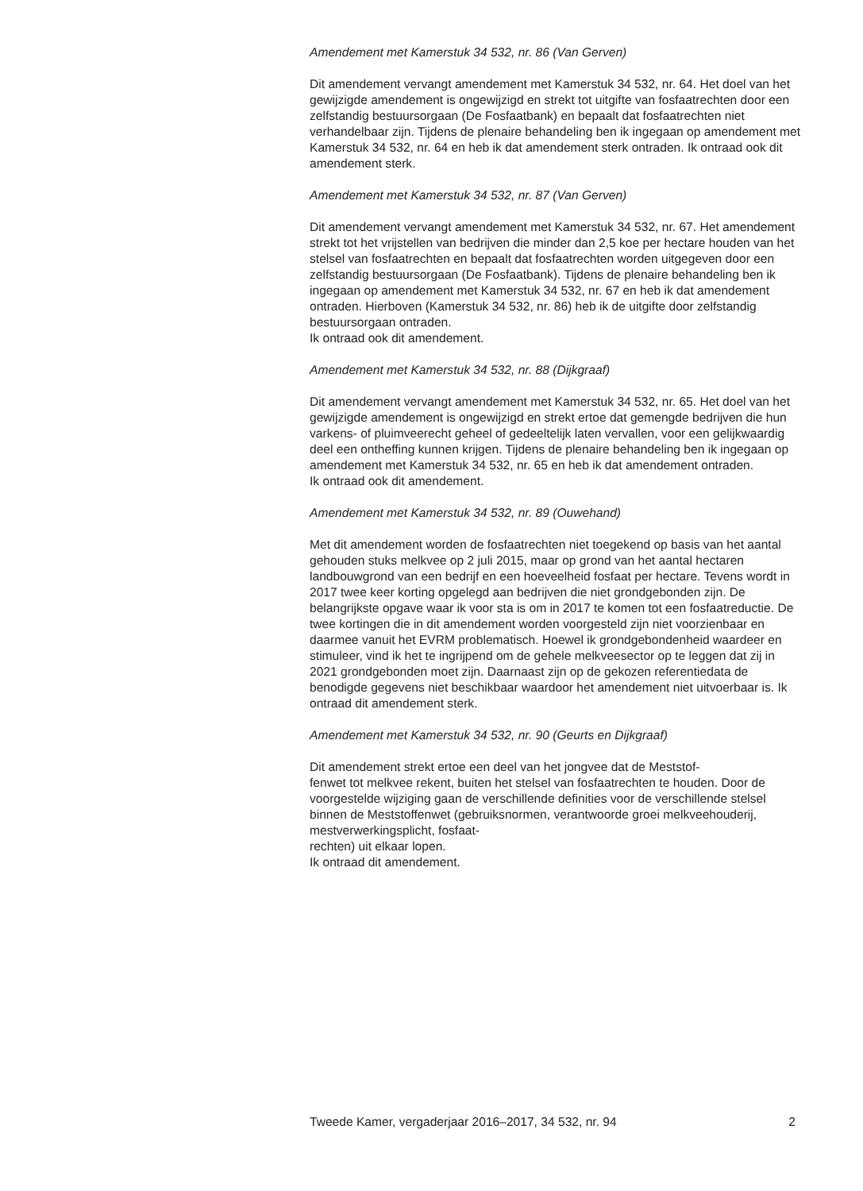Amendement met Kamerstuk 34 532, nr. 86 (Van Gerven)
Dit amendement vervangt amendement met Kamerstuk 34 532, nr. 64. Het doel van het gewijzigde amendement is ongewijzigd en strekt tot uitgifte van fosfaatrechten door een zelfstandig bestuursorgaan (De Fosfaatbank) en bepaalt dat fosfaatrechten niet verhandelbaar zijn. Tijdens de plenaire behandeling ben ik ingegaan op amendement met Kamerstuk 34 532, nr. 64 en heb ik dat amendement sterk ontraden. Ik ontraad ook dit amendement sterk.
Amendement met Kamerstuk 34 532, nr. 87 (Van Gerven)
Dit amendement vervangt amendement met Kamerstuk 34 532, nr. 67. Het amendement strekt tot het vrijstellen van bedrijven die minder dan 2,5 koe per hectare houden van het stelsel van fosfaatrechten en bepaalt dat fosfaatrechten worden uitgegeven door een zelfstandig bestuursorgaan (De Fosfaatbank). Tijdens de plenaire behandeling ben ik ingegaan op amendement met Kamerstuk 34 532, nr. 67 en heb ik dat amendement ontraden. Hierboven (Kamerstuk 34 532, nr. 86) heb ik de uitgifte door zelfstandig bestuursorgaan ontraden.
Ik ontraad ook dit amendement.
Amendement met Kamerstuk 34 532, nr. 88 (Dijkgraaf)
Dit amendement vervangt amendement met Kamerstuk 34 532, nr. 65. Het doel van het gewijzigde amendement is ongewijzigd en strekt ertoe dat gemengde bedrijven die hun varkens- of pluimveerecht geheel of gedeeltelijk laten vervallen, voor een gelijkwaardig deel een ontheffing kunnen krijgen. Tijdens de plenaire behandeling ben ik ingegaan op amendement met Kamerstuk 34 532, nr. 65 en heb ik dat amendement ontraden.
Ik ontraad ook dit amendement.
Amendement met Kamerstuk 34 532, nr. 89 (Ouwehand)
Met dit amendement worden de fosfaatrechten niet toegekend op basis van het aantal gehouden stuks melkvee op 2 juli 2015, maar op grond van het aantal hectaren landbouwgrond van een bedrijf en een hoeveelheid fosfaat per hectare. Tevens wordt in 2017 twee keer korting opgelegd aan bedrijven die niet grondgebonden zijn. De belangrijkste opgave waar ik voor sta is om in 2017 te komen tot een fosfaatreductie. De twee kortingen die in dit amendement worden voorgesteld zijn niet voorzienbaar en daarmee vanuit het EVRM problematisch. Hoewel ik grondgebondenheid waardeer en stimuleer, vind ik het te ingrijpend om de gehele melkveesector op te leggen dat zij in 2021 grondgebonden moet zijn. Daarnaast zijn op de gekozen referentiedata de benodigde gegevens niet beschikbaar waardoor het amendement niet uitvoerbaar is. Ik ontraad dit amendement sterk.
Amendement met Kamerstuk 34 532, nr. 90 (Geurts en Dijkgraaf)
Dit amendement strekt ertoe een deel van het jongvee dat de Meststof-
fenwet tot melkvee rekent, buiten het stelsel van fosfaatrechten te houden. Door de voorgestelde wijziging gaan de verschillende definities voor de verschillende stelsel binnen de Meststoffenwet (gebruiksnormen, verantwoorde groei melkveehouderij, mestverwerkingsplicht, fosfaat-
rechten) uit elkaar lopen.
Ik ontraad dit amendement.
Tweede Kamer, vergaderjaar 2016–2017, 34 532, nr. 94 2